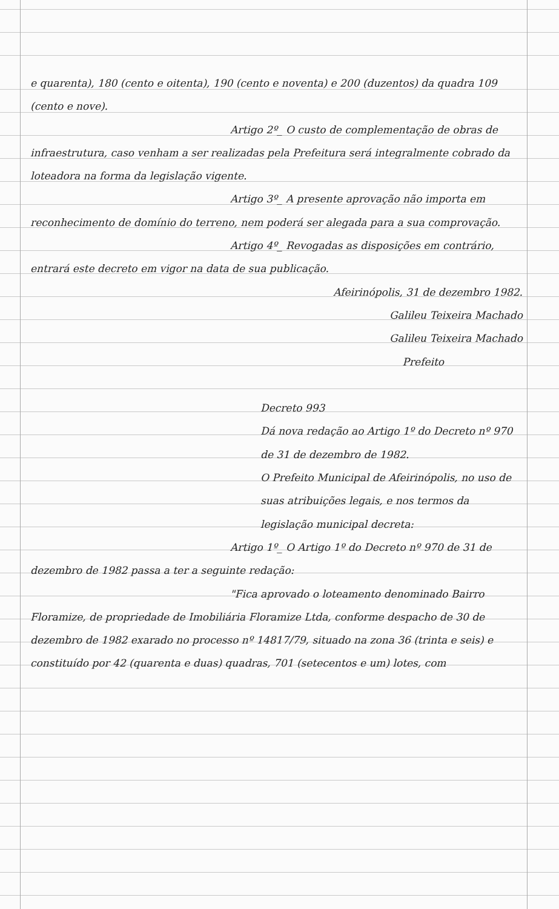e quarenta), 180 (cento e oitenta), 190 (cento e noventa) e 200 (duzentos) da quadra 109 (cento e nove).
Artigo 2º_ O custo de complementação de obras de infraestrutura, caso venham a ser realizadas pela Prefeitura será integralmente cobrado da loteadora na forma da legislação vigente.
Artigo 3º_ A presente aprovação não importa em reconhecimento de domínio do terreno, nem poderá ser alegada para a sua comprovação.
Artigo 4º_ Revogadas as disposições em contrário, entrará este decreto em vigor na data de sua publicação.
Afeirinópolis, 31 de dezembro 1982.
Galileu Teixeira Machado
Galileu Teixeira Machado
Prefeito
Decreto 993
Dá nova redação ao Artigo 1º do Decreto nº 970 de 31 de dezembro de 1982.
O Prefeito Municipal de Afeirinópolis, no uso de suas atribuições legais, e nos termos da legislação municipal decreta:
Artigo 1º_ O Artigo 1º do Decreto nº 970 de 31 de dezembro de 1982 passa a ter a seguinte redação:
"Fica aprovado o loteamento denominado Bairro Floramize, de propriedade de Imobiliária Floramize Ltda, conforme despacho de 30 de dezembro de 1982 exarado no processo nº 14817/79, situado na zona 36 (trinta e seis) e constituído por 42 (quarenta e duas) quadras, 701 (setecentos e um) lotes, com